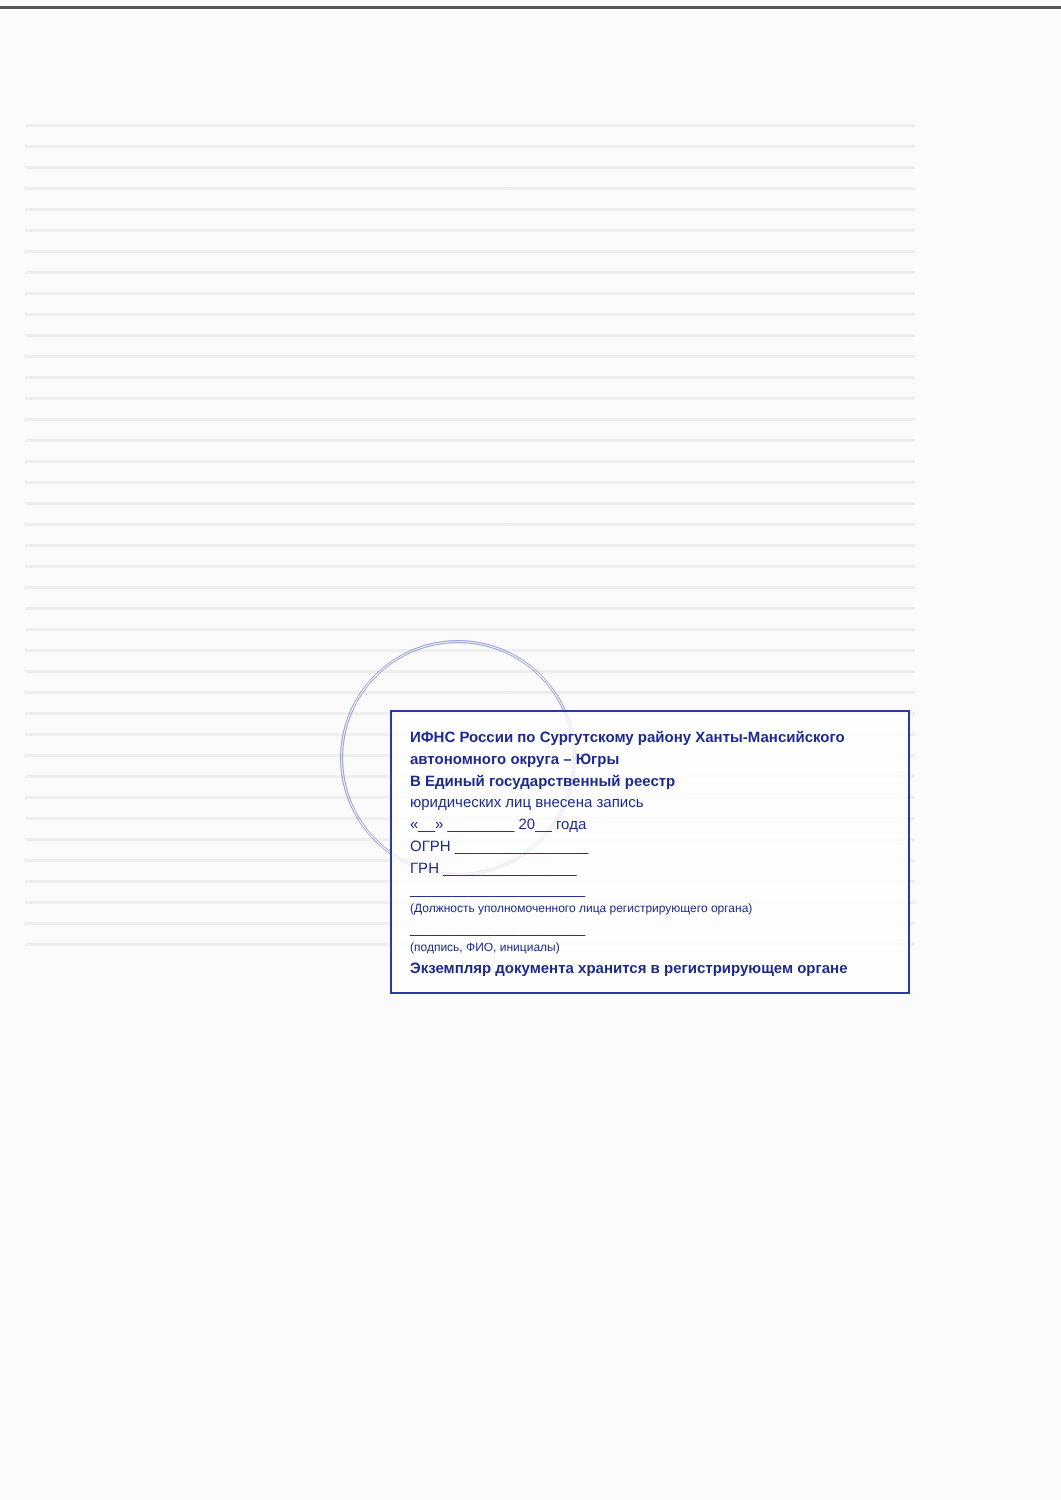ИФНС России по Сургутскому району Ханты-Мансийского автономного округа – Югры
В Единый государственный реестр
юридических лиц внесена запись
«__» ________ 20__ года
ОГРН ________________
ГРН ________________
_____________________
(Должность уполномоченного лица регистрирующего органа)
_____________________
(подпись, ФИО, инициалы)
Экземпляр документа хранится в регистрирующем органе